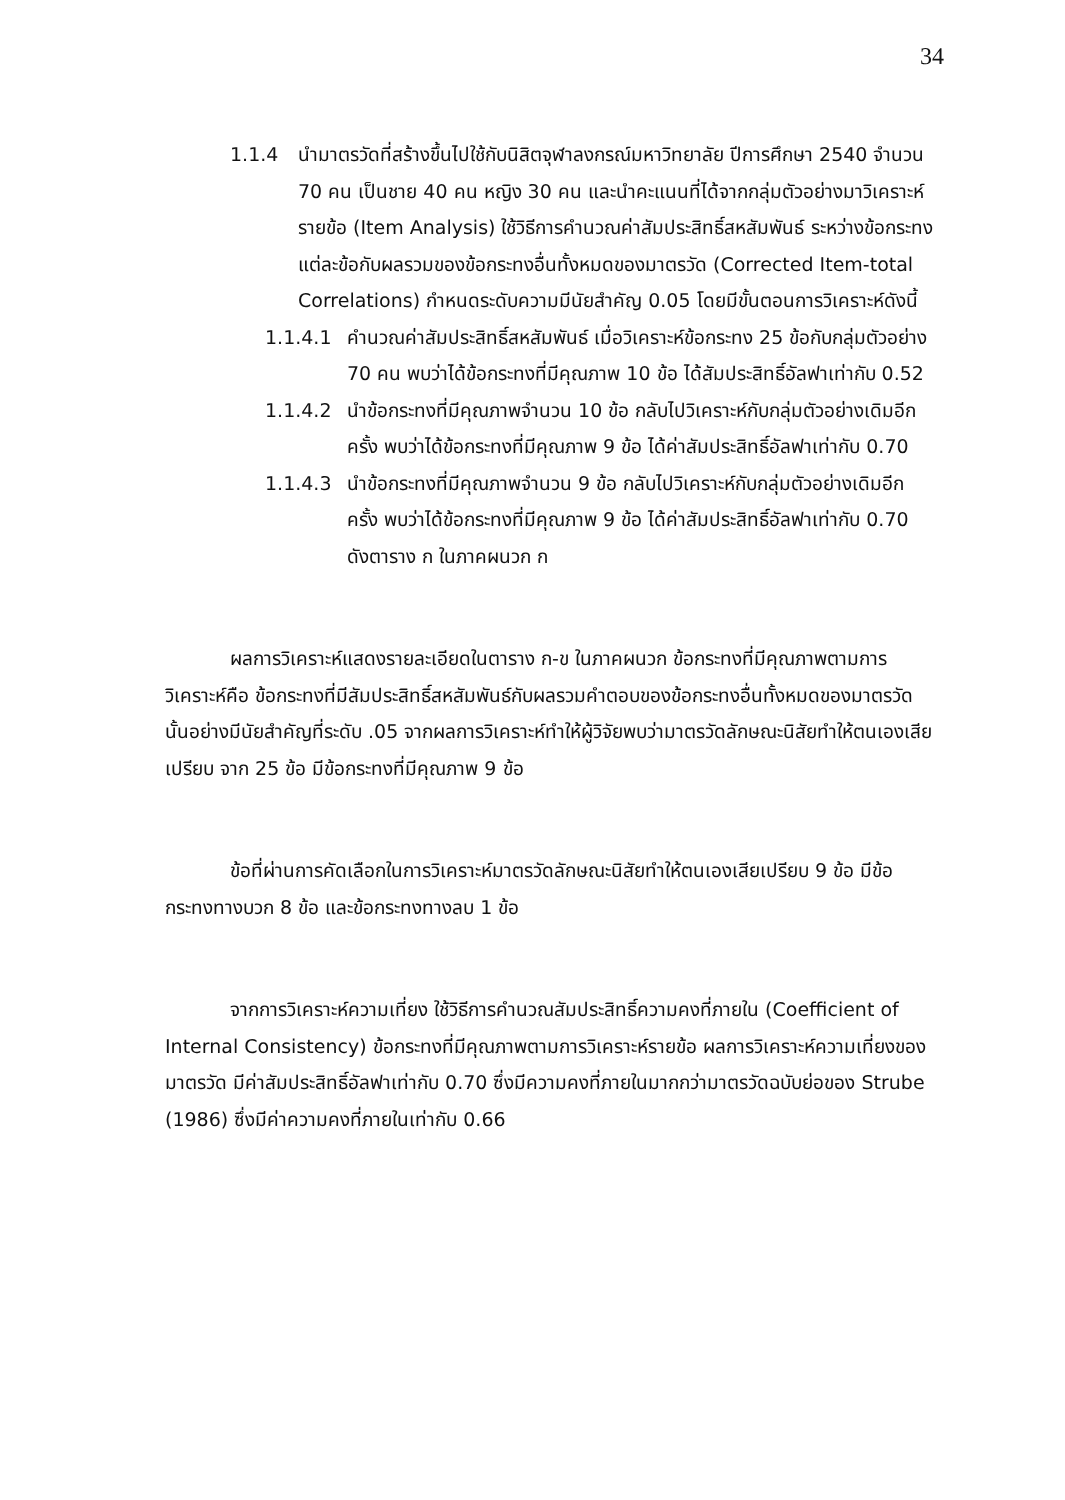34
1.1.4 นำมาตรวัดที่สร้างขึ้นไปใช้กับนิสิตจุฬาลงกรณ์มหาวิทยาลัย ปีการศึกษา 2540 จำนวน 70 คน เป็นชาย 40 คน หญิง 30 คน และนำคะแนนที่ได้จากกลุ่มตัวอย่างมาวิเคราะห์รายข้อ (Item Analysis) ใช้วิธีการคำนวณค่าสัมประสิทธิ์สหสัมพันธ์ ระหว่างข้อกระทงแต่ละข้อกับผลรวมของข้อกระทงอื่นทั้งหมดของมาตรวัด (Corrected Item-total Correlations) กำหนดระดับความมีนัยสำคัญ 0.05 โดยมีขั้นตอนการวิเคราะห์ดังนี้
1.1.4.1 คำนวณค่าสัมประสิทธิ์สหสัมพันธ์ เมื่อวิเคราะห์ข้อกระทง 25 ข้อกับกลุ่มตัวอย่าง 70 คน พบว่าได้ข้อกระทงที่มีคุณภาพ 10 ข้อ ได้สัมประสิทธิ์อัลฟาเท่ากับ 0.52
1.1.4.2 นำข้อกระทงที่มีคุณภาพจำนวน 10 ข้อ กลับไปวิเคราะห์กับกลุ่มตัวอย่างเดิมอีกครั้ง พบว่าได้ข้อกระทงที่มีคุณภาพ 9 ข้อ ได้ค่าสัมประสิทธิ์อัลฟาเท่ากับ 0.70
1.1.4.3 นำข้อกระทงที่มีคุณภาพจำนวน 9 ข้อ กลับไปวิเคราะห์กับกลุ่มตัวอย่างเดิมอีกครั้ง พบว่าได้ข้อกระทงที่มีคุณภาพ 9 ข้อ ได้ค่าสัมประสิทธิ์อัลฟาเท่ากับ 0.70 ดังตาราง ก ในภาคผนวก ก
ผลการวิเคราะห์แสดงรายละเอียดในตาราง ก-ข ในภาคผนวก ข้อกระทงที่มีคุณภาพตามการวิเคราะห์คือ ข้อกระทงที่มีสัมประสิทธิ์สหสัมพันธ์กับผลรวมคำตอบของข้อกระทงอื่นทั้งหมดของมาตรวัดนั้นอย่างมีนัยสำคัญที่ระดับ .05 จากผลการวิเคราะห์ทำให้ผู้วิจัยพบว่ามาตรวัดลักษณะนิสัยทำให้ตนเองเสียเปรียบ จาก 25 ข้อ มีข้อกระทงที่มีคุณภาพ 9 ข้อ
ข้อที่ผ่านการคัดเลือกในการวิเคราะห์มาตรวัดลักษณะนิสัยทำให้ตนเองเสียเปรียบ 9 ข้อ มีข้อกระทงทางบวก 8 ข้อ และข้อกระทงทางลบ 1 ข้อ
จากการวิเคราะห์ความเที่ยง ใช้วิธีการคำนวณสัมประสิทธิ์ความคงที่ภายใน (Coefficient of Internal Consistency) ข้อกระทงที่มีคุณภาพตามการวิเคราะห์รายข้อ ผลการวิเคราะห์ความเที่ยงของมาตรวัด มีค่าสัมประสิทธิ์อัลฟาเท่ากับ 0.70 ซึ่งมีความคงที่ภายในมากกว่ามาตรวัดฉบับย่อของ Strube (1986) ซึ่งมีค่าความคงที่ภายในเท่ากับ 0.66